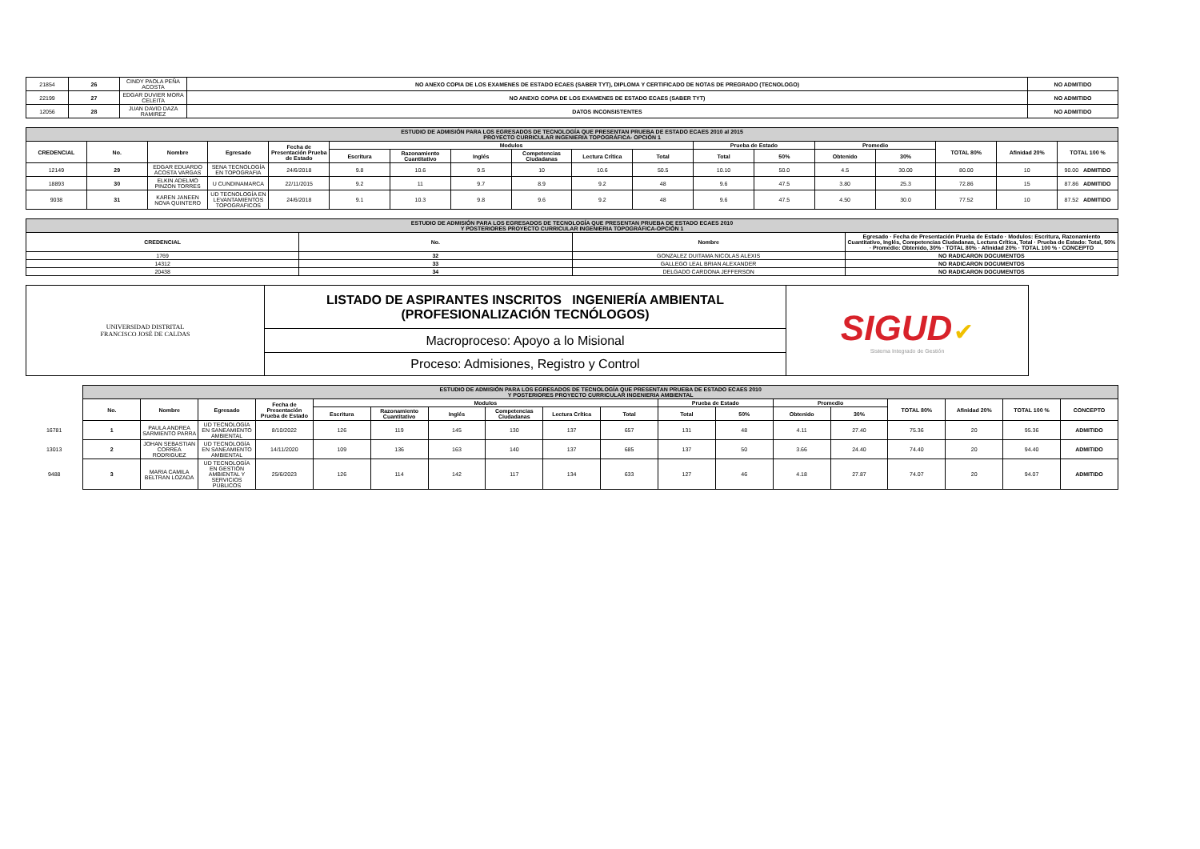| 21854 | 26 | CINDY PAOLA PEÑA ACOSTA | NO ANEXO COPIA DE LOS EXAMENES DE ESTADO ECAES (SABER TYT), DIPLOMA Y CERTIFICADO DE NOTAS DE PREGRADO (TECNOLOGO) | NO ADMITIDO |
| 22199 | 27 | EDGAR DUVIER MORA CELEITA | NO ANEXO COPIA DE LOS EXAMENES DE ESTADO ECAES (SABER TYT) | NO ADMITIDO |
| 12056 | 28 | JUAN DAVID DAZA RAMIREZ | DATOS INCONSISTENTES | NO ADMITIDO |
| ESTUDIO DE ADMISIÓN PARA LOS EGRESADOS DE TECNOLOGÍA QUE PRESENTAN PRUEBA DE ESTADO ECAES 2010 al 2015 PROYECTO CURRICULAR INGENIERIA TOPOGRÁFICA- OPCIÓN 1 | | | | | | | | | | | | | | | | | |
| CREDENCIAL | No. | Nombre | Egresado | Fecha de Presentación Prueba de Estado | Modulos | | | | | | Prueba de Estado | | Promedio | | TOTAL 80% | Afinidad 20% | TOTAL 100 % |
| | | | | | Escritura | Razonamiento Cuantitativo | Inglés | Competencias Ciudadanas | Lectura Crítica | Total | Total | 50% | Obtenido | 30% | | | |
| 12149 | 29 | EDGAR EDUARDO ACOSTA VARGAS | SENA TECNOLOGÍA EN TOPOGRAFIA | 24/6/2018 | 9.8 | 10.6 | 9.5 | 10 | 10.6 | 50.5 | 10.10 | 50.0 | 4.5 | 30.00 | 80.00 | 10 | 90.00 ADMITIDO |
| 18893 | 30 | ELKIN ADELMO PINZON TORRES | U CUNDINAMARCA | 22/11/2015 | 9.2 | 11 | 9.7 | 8.9 | 9.2 | 48 | 9.6 | 47.5 | 3.80 | 25.3 | 72.86 | 15 | 87.86 ADMITIDO |
| 9038 | 31 | KAREN JANEEN NOVA QUINTERO | UD TECNOLOGÍA EN LEVANTAMIENTOS TOPOGRAFICOS | 24/6/2018 | 9.1 | 10.3 | 9.8 | 9.6 | 9.2 | 48 | 9.6 | 47.5 | 4.50 | 30.0 | 77.52 | 10 | 87.52 ADMITIDO |
| ESTUDIO DE ADMISIÓN PARA LOS EGRESADOS DE TECNOLOGÍA QUE PRESENTAN PRUEBA DE ESTADO ECAES 2010 Y POSTERIORES PROYECTO CURRICULAR INGENIERIA TOPOGRÁFICA-OPCIÓN 1 | | | |
| CREDENCIAL | No. | Nombre | Egresado · Fecha de Presentación Prueba de Estado · Modulos: Escritura, Razonamiento Cuantitativo, Inglés, Competencias Ciudadanas, Lectura Crítica, Total · Prueba de Estado: Total, 50% · Promedio: Obtenido, 30% · TOTAL 80% · Afinidad 20% · TOTAL 100 % · CONCEPTO |
| 1769 | 32 | GONZALEZ DUITAMA NICOLAS ALEXIS | NO RADICARON DOCUMENTOS |
| 14312 | 33 | GALLEGO LEAL BRIAN ALEXANDER | NO RADICARON DOCUMENTOS |
| 20438 | 34 | DELGADO CARDONA JEFFERSON | NO RADICARON DOCUMENTOS |
| UNIVERSIDAD DISTRITAL FRANCISCO JOSÉ DE CALDAS | LISTADO DE ASPIRANTES INSCRITOS INGENIERÍA AMBIENTAL (PROFESIONALIZACIÓN TECNÓLOGOS) | SIGUD ✔ Sistema Integrado de Gestión |
| | Macroproceso: Apoyo a lo Misional | |
| | Proceso: Admisiones, Registro y Control | |
| | ESTUDIO DE ADMISIÓN PARA LOS EGRESADOS DE TECNOLOGÍA QUE PRESENTAN PRUEBA DE ESTADO ECAES 2010 Y POSTERIORES PROYECTO CURRICULAR INGENIERIA AMBIENTAL | | | | | | | | | | | | | | | | | |
| | No. | Nombre | Egresado | Fecha de Presentación Prueba de Estado | Modulos | | | | | | Prueba de Estado | | Promedio | | TOTAL 80% | Afinidad 20% | TOTAL 100 % | CONCEPTO |
| | | | | | Escritura | Razonamiento Cuantitativo | Inglés | Competencias Ciudadanas | Lectura Crítica | Total | Total | 50% | Obtenido | 30% | | | | |
| 16781 | 1 | PAULA ANDREA SARMIENTO PARRA | UD TECNOLOGÍA EN SANEAMIENTO AMBIENTAL | 8/10/2022 | 126 | 119 | 145 | 130 | 137 | 657 | 131 | 48 | 4.11 | 27.40 | 75.36 | 20 | 95.36 | ADMITIDO |
| 13013 | 2 | JOHAN SEBASTIAN CORREA RODRIGUEZ | UD TECNOLOGÍA EN SANEAMIENTO AMBIENTAL | 14/11/2020 | 109 | 136 | 163 | 140 | 137 | 685 | 137 | 50 | 3.66 | 24.40 | 74.40 | 20 | 94.40 | ADMITIDO |
| 9488 | 3 | MARIA CAMILA BELTRAN LOZADA | UD TECNOLOGÍA EN GESTIÓN AMBIENTAL Y SERVICIOS PÚBLICOS | 25/6/2023 | 126 | 114 | 142 | 117 | 134 | 633 | 127 | 46 | 4.18 | 27.87 | 74.07 | 20 | 94.07 | ADMITIDO |